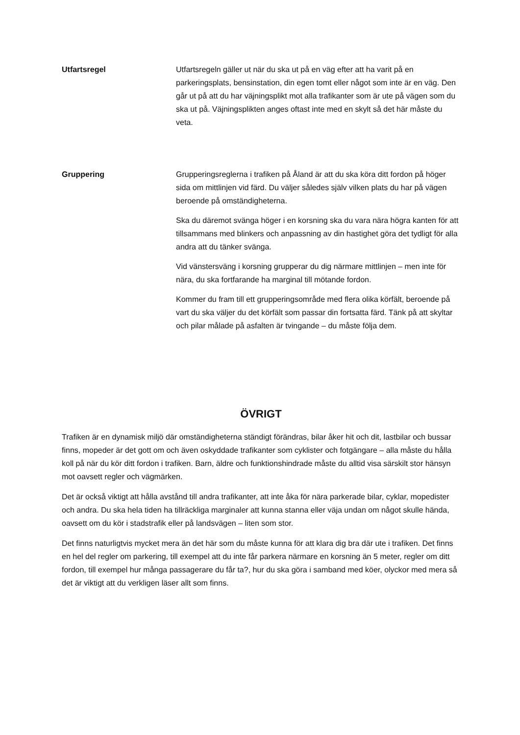Utfartsregel Utfartsregeln gäller ut när du ska ut på en väg efter att ha varit på en parkeringsplats, bensinstation, din egen tomt eller något som inte är en väg. Den går ut på att du har väjningsplikt mot alla trafikanter som är ute på vägen som du ska ut på. Väjningsplikten anges oftast inte med en skylt så det här måste du veta.
Gruppering Grupperingsreglerna i trafiken på Åland är att du ska köra ditt fordon på höger sida om mittlinjen vid färd. Du väljer således själv vilken plats du har på vägen beroende på omständigheterna.
Ska du däremot svänga höger i en korsning ska du vara nära högra kanten för att tillsammans med blinkers och anpassning av din hastighet göra det tydligt för alla andra att du tänker svänga.
Vid vänstersväng i korsning grupperar du dig närmare mittlinjen – men inte för nära, du ska fortfarande ha marginal till mötande fordon.
Kommer du fram till ett grupperingsområde med flera olika körfält, beroende på vart du ska väljer du det körfält som passar din fortsatta färd. Tänk på att skyltar och pilar målade på asfalten är tvingande – du måste följa dem.
ÖVRIGT
Trafiken är en dynamisk miljö där omständigheterna ständigt förändras, bilar åker hit och dit, lastbilar och bussar finns, mopeder är det gott om och även oskyddade trafikanter som cyklister och fotgängare – alla måste du hålla koll på när du kör ditt fordon i trafiken. Barn, äldre och funktionshindrade måste du alltid visa särskilt stor hänsyn mot oavsett regler och vägmärken.
Det är också viktigt att hålla avstånd till andra trafikanter, att inte åka för nära parkerade bilar, cyklar, mopedister och andra. Du ska hela tiden ha tillräckliga marginaler att kunna stanna eller väja undan om något skulle hända, oavsett om du kör i stadstrafik eller på landsvägen – liten som stor.
Det finns naturligtvis mycket mera än det här som du måste kunna för att klara dig bra där ute i trafiken. Det finns en hel del regler om parkering, till exempel att du inte får parkera närmare en korsning än 5 meter, regler om ditt fordon, till exempel hur många passagerare du får ta?, hur du ska göra i samband med köer, olyckor med mera så det är viktigt att du verkligen läser allt som finns.